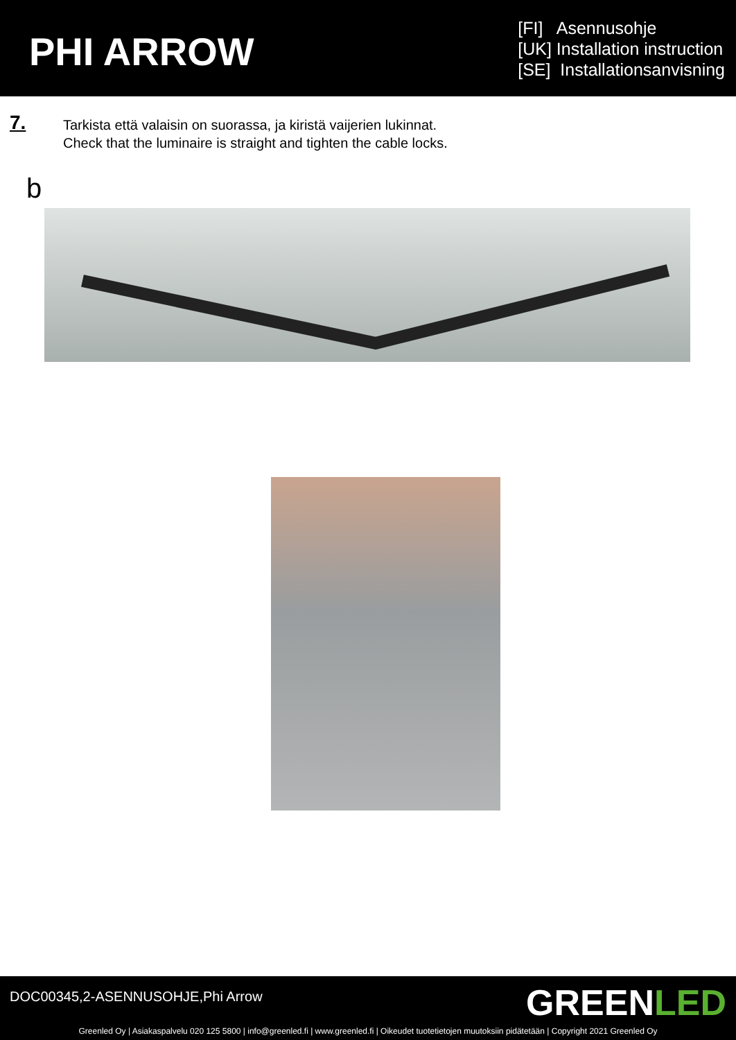PHI ARROW
[FI] Asennusohje
[UK] Installation instruction
[SE] Installationsanvisning
7.
Tarkista että valaisin on suorassa, ja kiristä vaijerien lukinnat.
Check that the luminaire is straight and tighten the cable locks.
b
DOC00345,2-ASENNUSOHJE,Phi Arrow
GREENLED
Greenled Oy | Asiakaspalvelu 020 125 5800 | info@greenled.fi | www.greenled.fi | Oikeudet tuotetietojen muutoksiin pidätetään | Copyright 2021 Greenled Oy